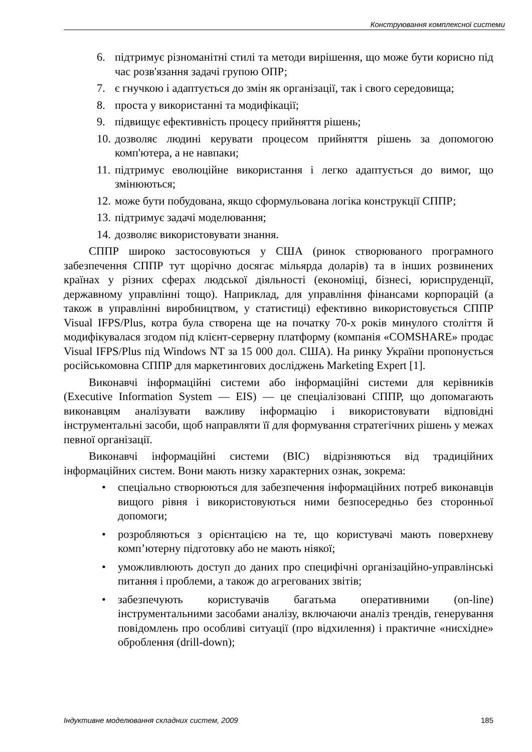Конструювання комплексної системи
6. підтримує різноманітні стилі та методи вирішення, що може бути корисно під час розв'язання задачі групою ОПР;
7. є гнучкою і адаптується до змін як організації, так і свого середовища;
8. проста у використанні та модифікації;
9. підвищує ефективність процесу прийняття рішень;
10. дозволяє людині керувати процесом прийняття рішень за допомогою комп'ютера, а не навпаки;
11. підтримує еволюційне використання і легко адаптується до вимог, що змінюються;
12. може бути побудована, якщо сформульована логіка конструкції СППР;
13. підтримує задачі моделювання;
14. дозволяє використовувати знання.
СППР широко застосовуються у США (ринок створюваного програмного забезпечення СППР тут щорічно досягає мільярда доларів) та в інших розвинених країнах у різних сферах людської діяльності (економіці, бізнесі, юриспруденції, державному управлінні тощо). Наприклад, для управління фінансами корпорацій (а також в управлінні виробництвом, у статистиці) ефективно використовується СППР Visual IFPS/Plus, котра була створена ще на початку 70-х років минулого століття й модифікувалася згодом під клієнт-серверну платформу (компанія «COMSHARE» продає Visual IFPS/Plus під Windows NT за 15 000 дол. США). На ринку України пропонується російськомовна СППР для маркетингових досліджень Marketing Expert [1].
Виконавчі інформаційні системи або інформаційні системи для керівників (Executive Information System — EIS) — це спеціалізовані СППР, що допомагають виконавцям аналізувати важливу інформацію і використовувати відповідні інструментальні засоби, щоб направляти її для формування стратегічних рішень у межах певної організації.
Виконавчі інформаційні системи (ВІС) відрізняються від традиційних інформаційних систем. Вони мають низку характерних ознак, зокрема:
• спеціально створюються для забезпечення інформаційних потреб виконавців вищого рівня і використовуються ними безпосередньо без сторонньої допомоги;
• розробляються з орієнтацією на те, що користувачі мають поверхневу комп’ютерну підготовку або не мають ніякої;
• уможливлюють доступ до даних про специфічні організаційно-управлінські питання і проблеми, а також до агрегованих звітів;
• забезпечують користувачів багатьма оперативними (on-line) інструментальними засобами аналізу, включаючи аналіз трендів, генерування повідомлень про особливі ситуації (про відхилення) і практичне «нисхідне» оброблення (drill-down);
Індуктивне моделювання складних систем, 2009 185